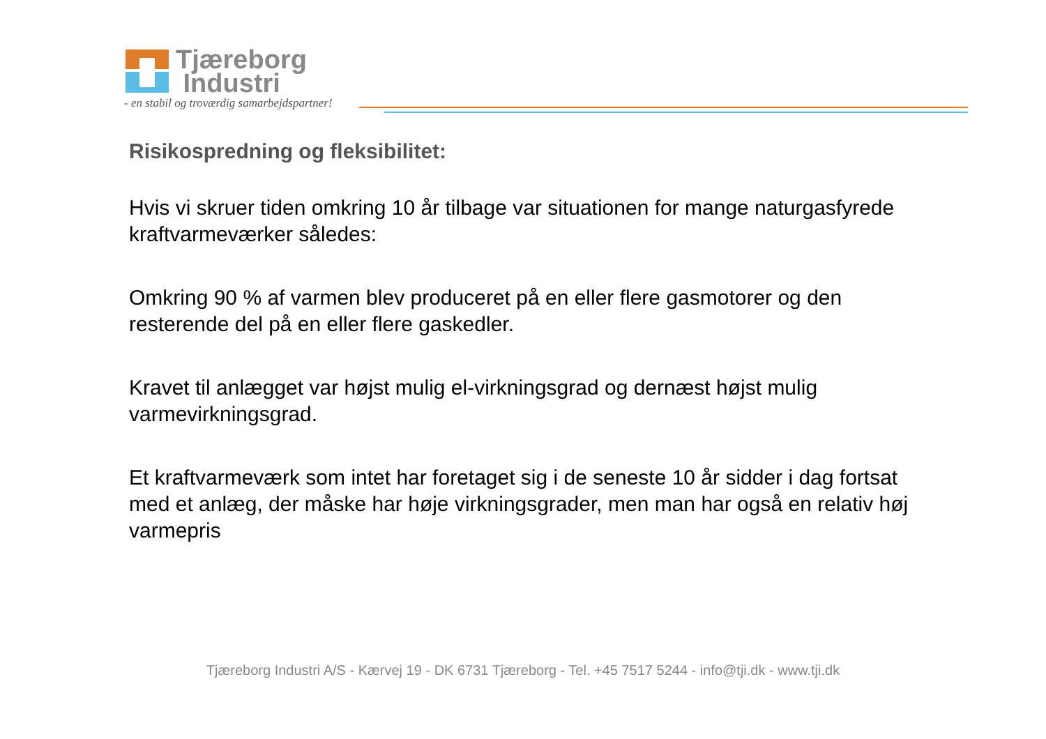Tjæreborg
Industri
- en stabil og troværdig samarbejdspartner!
Risikospredning og fleksibilitet:
Hvis vi skruer tiden omkring 10 år tilbage var situationen for mange naturgasfyrede kraftvarmeværker således:
Omkring 90 % af varmen blev produceret på en eller flere gasmotorer og den resterende del på en eller flere gaskedler.
Kravet til anlægget var højst mulig el-virkningsgrad og dernæst højst mulig varmevirkningsgrad.
Et kraftvarmeværk som intet har foretaget sig i de seneste 10 år sidder i dag fortsat med et anlæg, der måske har høje virkningsgrader, men man har også en relativ høj varmepris
Tjæreborg Industri A/S - Kærvej 19 - DK 6731 Tjæreborg - Tel. +45 7517 5244 - info@tji.dk - www.tji.dk